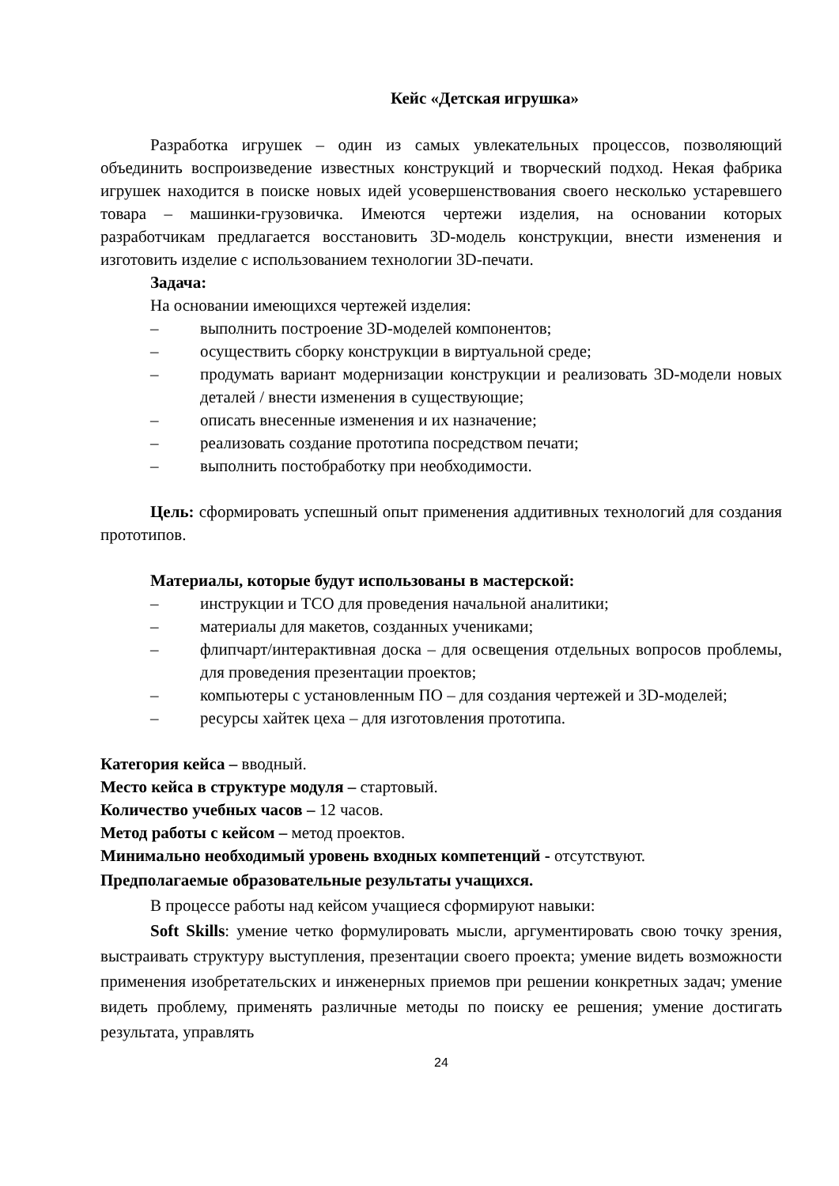Кейс «Детская игрушка»
Разработка игрушек – один из самых увлекательных процессов, позволяющий объединить воспроизведение известных конструкций и творческий подход. Некая фабрика игрушек находится в поиске новых идей усовершенствования своего несколько устаревшего товара – машинки-грузовичка. Имеются чертежи изделия, на основании которых разработчикам предлагается восстановить 3D-модель конструкции, внести изменения и изготовить изделие с использованием технологии 3D-печати.
Задача:
На основании имеющихся чертежей изделия:
– выполнить построение 3D-моделей компонентов;
– осуществить сборку конструкции в виртуальной среде;
– продумать вариант модернизации конструкции и реализовать 3D-модели новых деталей / внести изменения в существующие;
– описать внесенные изменения и их назначение;
– реализовать создание прототипа посредством печати;
– выполнить постобработку при необходимости.
Цель: сформировать успешный опыт применения аддитивных технологий для создания прототипов.
Материалы, которые будут использованы в мастерской:
– инструкции и ТСО для проведения начальной аналитики;
– материалы для макетов, созданных учениками;
– флипчарт/интерактивная доска – для освещения отдельных вопросов проблемы, для проведения презентации проектов;
– компьютеры с установленным ПО – для создания чертежей и 3D-моделей;
– ресурсы хайтек цеха – для изготовления прототипа.
Категория кейса – вводный.
Место кейса в структуре модуля – стартовый.
Количество учебных часов – 12 часов.
Метод работы с кейсом – метод проектов.
Минимально необходимый уровень входных компетенций - отсутствуют.
Предполагаемые образовательные результаты учащихся.
В процессе работы над кейсом учащиеся сформируют навыки:
Soft Skills: умение четко формулировать мысли, аргументировать свою точку зрения, выстраивать структуру выступления, презентации своего проекта; умение видеть возможности применения изобретательских и инженерных приемов при решении конкретных задач; умение видеть проблему, применять различные методы по поиску ее решения; умение достигать результата, управлять
24